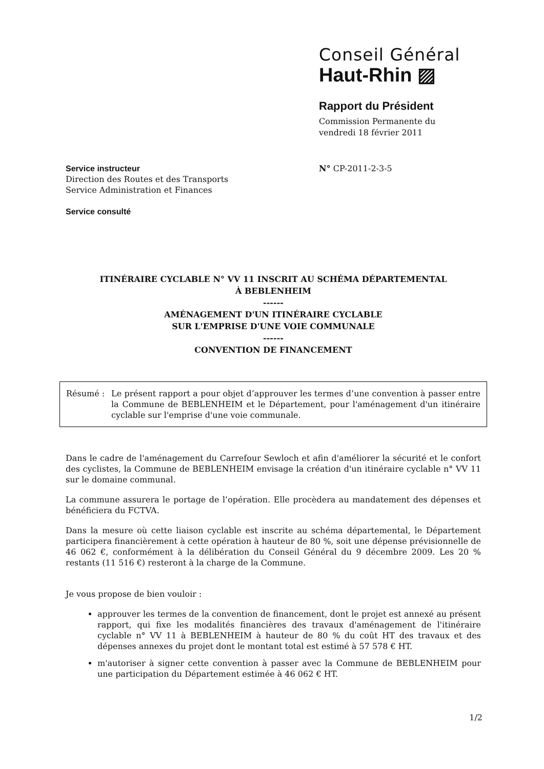Conseil Général
Haut-Rhin ▨
Rapport du Président
Commission Permanente du
vendredi 18 février 2011
Service instructeur
Direction des Routes et des Transports
Service Administration et Finances
Service consulté
N° CP-2011-2-3-5
ITINÉRAIRE CYCLABLE N° VV 11 INSCRIT AU SCHÉMA DÉPARTEMENTAL
À BEBLENHEIM
------
AMÉNAGEMENT D'UN ITINÉRAIRE CYCLABLE
SUR L'EMPRISE D'UNE VOIE COMMUNALE
------
CONVENTION DE FINANCEMENT
Résumé : Le présent rapport a pour objet d’approuver les termes d’une convention à passer entre la Commune de BEBLENHEIM et le Département, pour l'aménagement d'un itinéraire cyclable sur l'emprise d'une voie communale.
Dans le cadre de l'aménagement du Carrefour Sewloch et afin d'améliorer la sécurité et le confort des cyclistes, la Commune de BEBLENHEIM envisage la création d'un itinéraire cyclable n° VV 11 sur le domaine communal.
La commune assurera le portage de l’opération. Elle procèdera au mandatement des dépenses et bénéficiera du FCTVA.
Dans la mesure où cette liaison cyclable est inscrite au schéma départemental, le Département participera financièrement à cette opération à hauteur de 80 %, soit une dépense prévisionnelle de 46 062 €, conformément à la délibération du Conseil Général du 9 décembre 2009. Les 20 % restants (11 516 €) resteront à la charge de la Commune.
Je vous propose de bien vouloir :
approuver les termes de la convention de financement, dont le projet est annexé au présent rapport, qui fixe les modalités financières des travaux d'aménagement de l'itinéraire cyclable n° VV 11 à BEBLENHEIM à hauteur de 80 % du coût HT des travaux et des dépenses annexes du projet dont le montant total est estimé à 57 578 € HT.
m'autoriser à signer cette convention à passer avec la Commune de BEBLENHEIM pour une participation du Département estimée à 46 062 € HT.
1/2